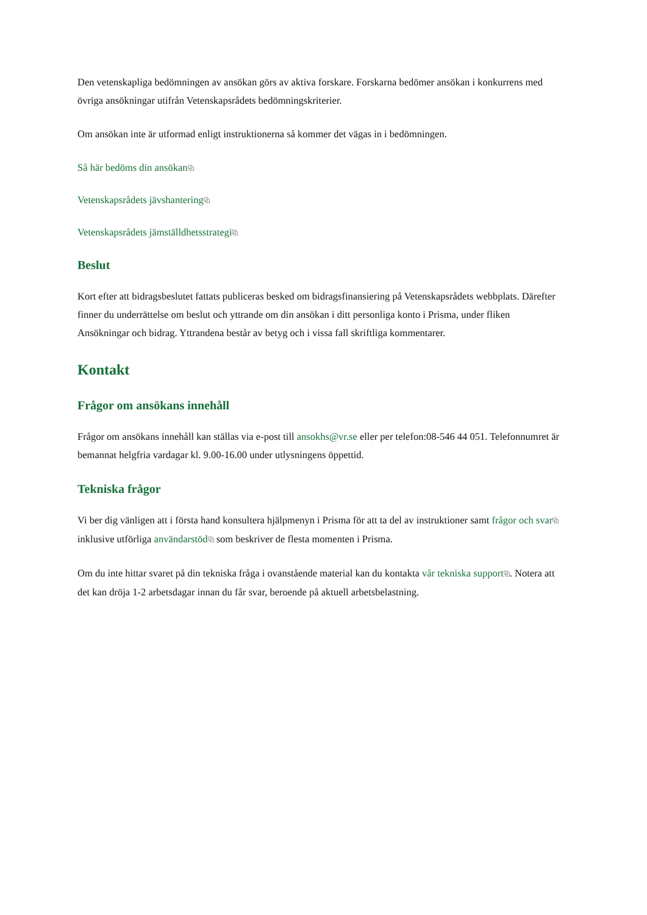Den vetenskapliga bedömningen av ansökan görs av aktiva forskare. Forskarna bedömer ansökan i konkurrens med övriga ansökningar utifrån Vetenskapsrådets bedömningskriterier.
Om ansökan inte är utformad enligt instruktionerna så kommer det vägas in i bedömningen.
Så här bedöms din ansökan⧉
Vetenskapsrådets jävshantering⧉
Vetenskapsrådets jämställdhetsstrategi⧉
Beslut
Kort efter att bidragsbeslutet fattats publiceras besked om bidragsfinansiering på Vetenskapsrådets webbplats. Därefter finner du underrättelse om beslut och yttrande om din ansökan i ditt personliga konto i Prisma, under fliken Ansökningar och bidrag. Yttrandena består av betyg och i vissa fall skriftliga kommentarer.
Kontakt
Frågor om ansökans innehåll
Frågor om ansökans innehåll kan ställas via e-post till ansokhs@vr.se eller per telefon:08-546 44 051. Telefonnumret är bemannat helgfria vardagar kl. 9.00-16.00 under utlysningens öppettid.
Tekniska frågor
Vi ber dig vänligen att i första hand konsultera hjälpmenyn i Prisma för att ta del av instruktioner samt frågor och svar⧉ inklusive utförliga användarstöd⧉ som beskriver de flesta momenten i Prisma.
Om du inte hittar svaret på din tekniska fråga i ovanstående material kan du kontakta vår tekniska support⧉. Notera att det kan dröja 1-2 arbetsdagar innan du får svar, beroende på aktuell arbetsbelastning.